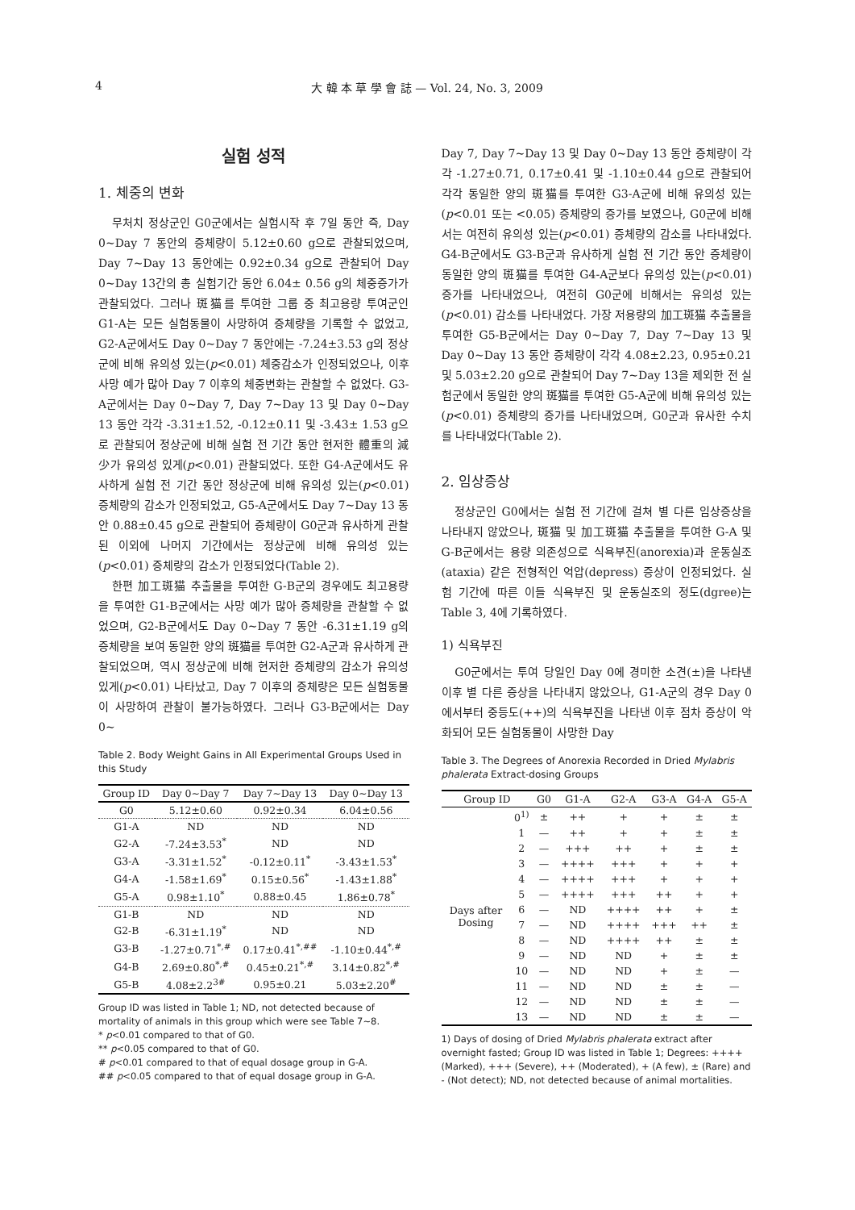4 大 韓 本 草 學 會 誌 — Vol. 24, No. 3, 2009
실험 성적
1. 체중의 변화
무처치 정상군인 G0군에서는 실험시작 후 7일 동안 즉, Day 0~Day 7 동안의 증체량이 5.12±0.60 g으로 관찰되었으며, Day 7~Day 13 동안에는 0.92±0.34 g으로 관찰되어 Day 0~Day 13간의 총 실험기간 동안 6.04± 0.56 g의 체중증가가 관찰되었다. 그러나 斑猫를 투여한 그룹 중 최고용량 투여군인 G1-A는 모든 실험동물이 사망하여 증체량을 기록할 수 없었고, G2-A군에서도 Day 0~Day 7 동안에는 -7.24±3.53 g의 정상군에 비해 유의성 있는(p<0.01) 체중감소가 인정되었으나, 이후 사망 예가 많아 Day 7 이후의 체중변화는 관찰할 수 없었다. G3-A군에서는 Day 0~Day 7, Day 7~Day 13 및 Day 0~Day 13 동안 각각 -3.31±1.52, -0.12±0.11 및 -3.43± 1.53 g으로 관찰되어 정상군에 비해 실험 전 기간 동안 현저한 體重의 減少가 유의성 있게(p<0.01) 관찰되었다. 또한 G4-A군에서도 유사하게 실험 전 기간 동안 정상군에 비해 유의성 있는(p<0.01) 증체량의 감소가 인정되었고, G5-A군에서도 Day 7~Day 13 동안 0.88±0.45 g으로 관찰되어 증체량이 G0군과 유사하게 관찰된 이외에 나머지 기간에서는 정상군에 비해 유의성 있는(p<0.01) 증체량의 감소가 인정되었다(Table 2).
한편 加工斑猫 추출물을 투여한 G-B군의 경우에도 최고용량을 투여한 G1-B군에서는 사망 예가 많아 증체량을 관찰할 수 없었으며, G2-B군에서도 Day 0~Day 7 동안 -6.31±1.19 g의 증체량을 보여 동일한 양의 斑猫를 투여한 G2-A군과 유사하게 관찰되었으며, 역시 정상군에 비해 현저한 증체량의 감소가 유의성 있게(p<0.01) 나타났고, Day 7 이후의 증체량은 모든 실험동물이 사망하여 관찰이 불가능하였다. 그러나 G3-B군에서는 Day 0~
Table 2. Body Weight Gains in All Experimental Groups Used in this Study
| Group ID | Day 0~Day 7 | Day 7~Day 13 | Day 0~Day 13 |
| --- | --- | --- | --- |
| G0 | 5.12±0.60 | 0.92±0.34 | 6.04±0.56 |
| G1-A | ND | ND | ND |
| G2-A | -7.24±3.53<sup>*</sup> | ND | ND |
| G3-A | -3.31±1.52<sup>*</sup> | -0.12±0.11<sup>*</sup> | -3.43±1.53<sup>*</sup> |
| G4-A | -1.58±1.69<sup>*</sup> | 0.15±0.56<sup>*</sup> | -1.43±1.88<sup>*</sup> |
| G5-A | 0.98±1.10<sup>*</sup> | 0.88±0.45 | 1.86±0.78<sup>*</sup> |
| G1-B | ND | ND | ND |
| G2-B | -6.31±1.19<sup>*</sup> | ND | ND |
| G3-B | -1.27±0.71<sup>*,#</sup> | 0.17±0.41<sup>*,##</sup> | -1.10±0.44<sup>*,#</sup> |
| G4-B | 2.69±0.80<sup>*,#</sup> | 0.45±0.21<sup>*,#</sup> | 3.14±0.82<sup>*,#</sup> |
| G5-B | 4.08±2.2<sup>3#</sup> | 0.95±0.21 | 5.03±2.20<sup>#</sup> |
Group ID was listed in Table 1; ND, not detected because of mortality of animals in this group which were see Table 7~8.
* p<0.01 compared to that of G0.
** p<0.05 compared to that of G0.
# p<0.01 compared to that of equal dosage group in G-A.
## p<0.05 compared to that of equal dosage group in G-A.
Day 7, Day 7~Day 13 및 Day 0~Day 13 동안 증체량이 각각 -1.27±0.71, 0.17±0.41 및 -1.10±0.44 g으로 관찰되어 각각 동일한 양의 斑猫를 투여한 G3-A군에 비해 유의성 있는(p<0.01 또는 <0.05) 증체량의 증가를 보였으나, G0군에 비해서는 여전히 유의성 있는(p<0.01) 증체량의 감소를 나타내었다. G4-B군에서도 G3-B군과 유사하게 실험 전 기간 동안 증체량이 동일한 양의 斑猫를 투여한 G4-A군보다 유의성 있는(p<0.01) 증가를 나타내었으나, 여전히 G0군에 비해서는 유의성 있는(p<0.01) 감소를 나타내었다. 가장 저용량의 加工斑猫 추출물을 투여한 G5-B군에서는 Day 0~Day 7, Day 7~Day 13 및 Day 0~Day 13 동안 증체량이 각각 4.08±2.23, 0.95±0.21 및 5.03±2.20 g으로 관찰되어 Day 7~Day 13을 제외한 전 실험군에서 동일한 양의 斑猫를 투여한 G5-A군에 비해 유의성 있는(p<0.01) 증체량의 증가를 나타내었으며, G0군과 유사한 수치를 나타내었다(Table 2).
2. 임상증상
정상군인 G0에서는 실험 전 기간에 걸쳐 별 다른 임상증상을 나타내지 않았으나, 斑猫 및 加工斑猫 추출물을 투여한 G-A 및 G-B군에서는 용량 의존성으로 식욕부진(anorexia)과 운동실조(ataxia) 같은 전형적인 억압(depress) 증상이 인정되었다. 실험 기간에 따른 이들 식욕부진 및 운동실조의 정도(dgree)는 Table 3, 4에 기록하였다.
1) 식욕부진
G0군에서는 투여 당일인 Day 0에 경미한 소견(±)을 나타낸 이후 별 다른 증상을 나타내지 않았으나, G1-A군의 경우 Day 0에서부터 중등도(++)의 식욕부진을 나타낸 이후 점차 증상이 악화되어 모든 실험동물이 사망한 Day
Table 3. The Degrees of Anorexia Recorded in Dried Mylabris phalerata Extract-dosing Groups
| Group ID | | G0 | G1-A | G2-A | G3-A | G4-A | G5-A |
| --- | --- | --- | --- | --- | --- | --- | --- |
| Days after Dosing | 0<sup>1)</sup> | ± | ++ | + | + | ± | ± |
| | 1 | — | ++ | + | + | ± | ± |
| | 2 | — | +++ | ++ | + | ± | ± |
| | 3 | — | ++++ | +++ | + | + | + |
| | 4 | — | ++++ | +++ | + | + | + |
| | 5 | — | ++++ | +++ | ++ | + | + |
| | 6 | — | ND | ++++ | ++ | + | ± |
| | 7 | — | ND | ++++ | +++ | ++ | ± |
| | 8 | — | ND | ++++ | ++ | ± | ± |
| | 9 | — | ND | ND | + | ± | ± |
| | 10 | — | ND | ND | + | ± | — |
| | 11 | — | ND | ND | ± | ± | — |
| | 12 | — | ND | ND | ± | ± | — |
| | 13 | — | ND | ND | ± | ± | — |
1) Days of dosing of Dried Mylabris phalerata extract after overnight fasted; Group ID was listed in Table 1; Degrees: ++++ (Marked), +++ (Severe), ++ (Moderated), + (A few), ± (Rare) and - (Not detect); ND, not detected because of animal mortalities.